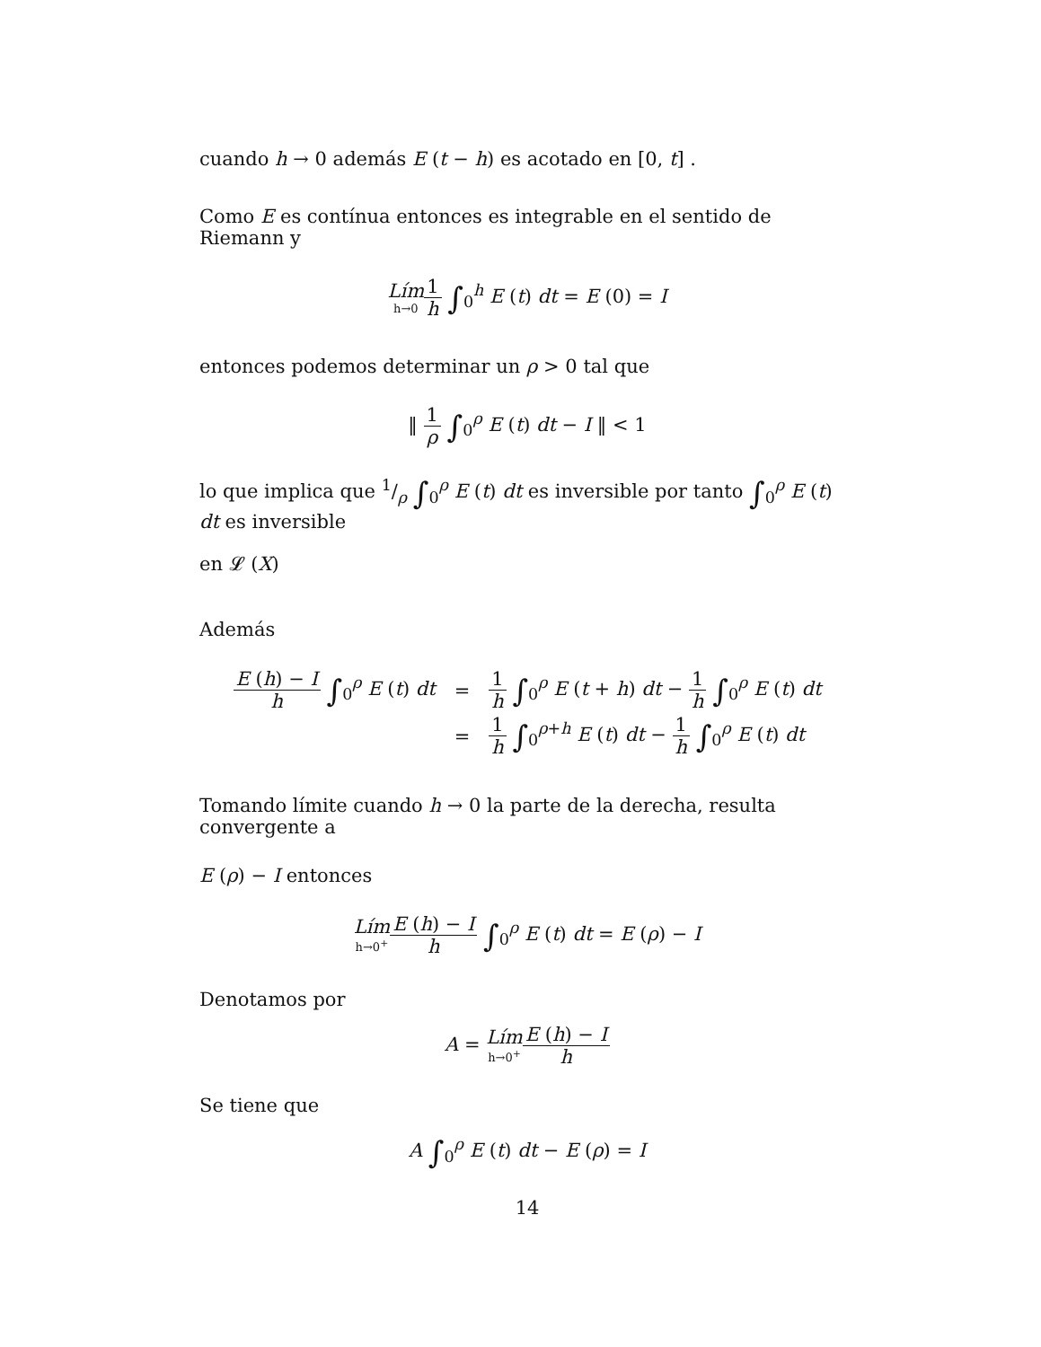cuando h → 0 además E (t − h) es acotado en [0, t] .
Como E es contínua entonces es integrable en el sentido de Riemann y
Lím h→01 h ∫<sub>0</sub><sup>h</sup> E (t) dt = E (0) = I
entonces podemos determinar un ρ > 0 tal que
‖ 1 ρ ∫<sub>0</sub><sup>ρ</sup> E (t) dt − I ‖ < 1
lo que implica que 1/ρ ∫<sub>0</sub><sup>ρ</sup> E (t) dt es inversible por tanto ∫<sub>0</sub><sup>ρ</sup> E (t) dt es inversible
en 𝓛 (X)
Además
| E ( h ) − I h ∫<sub>0</sub><sup>ρ</sup> E ( t ) dt | = | 1 h ∫<sub>0</sub><sup>ρ</sup> E ( t + h ) dt − 1 h ∫<sub>0</sub><sup>ρ</sup> E ( t ) dt |
| | = | 1 h ∫<sub>0</sub><sup>ρ+h</sup> E ( t ) dt − 1 h ∫<sub>0</sub><sup>ρ</sup> E ( t ) dt |
Tomando límite cuando h → 0 la parte de la derecha, resulta convergente a
E (ρ) − I entonces
Lím h→0<sup>+</sup>E (h) − I h ∫<sub>0</sub><sup>ρ</sup> E (t) dt = E (ρ) − I
Denotamos por
A = Lím h→0<sup>+</sup>E (h) − I h
Se tiene que
A ∫<sub>0</sub><sup>ρ</sup> E (t) dt − E (ρ) = I
14